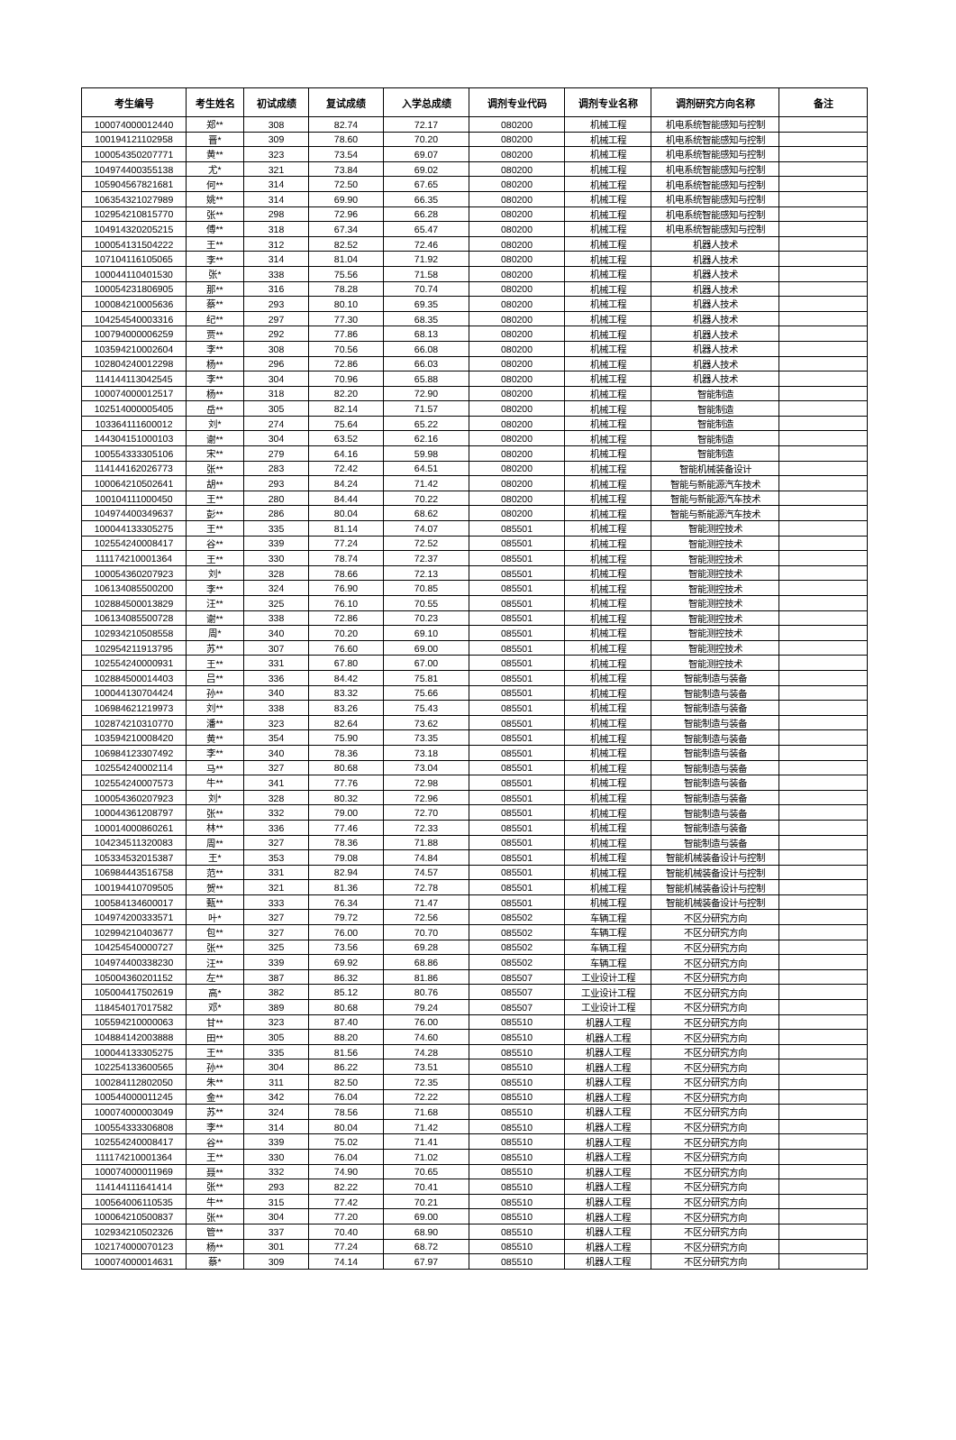| 考生编号 | 考生姓名 | 初试成绩 | 复试成绩 | 入学总成绩 | 调剂专业代码 | 调剂专业名称 | 调剂研究方向名称 | 备注 |
| --- | --- | --- | --- | --- | --- | --- | --- | --- |
| 100074000012440 | 郑** | 308 | 82.74 | 72.17 | 080200 | 机械工程 | 机电系统智能感知与控制 | |
| 100194121102958 | 晋* | 309 | 78.60 | 70.20 | 080200 | 机械工程 | 机电系统智能感知与控制 | |
| 100054350207771 | 黄** | 323 | 73.54 | 69.07 | 080200 | 机械工程 | 机电系统智能感知与控制 | |
| 104974400355138 | 尤* | 321 | 73.84 | 69.02 | 080200 | 机械工程 | 机电系统智能感知与控制 | |
| 105904567821681 | 何** | 314 | 72.50 | 67.65 | 080200 | 机械工程 | 机电系统智能感知与控制 | |
| 106354321027989 | 姚** | 314 | 69.90 | 66.35 | 080200 | 机械工程 | 机电系统智能感知与控制 | |
| 102954210815770 | 张** | 298 | 72.96 | 66.28 | 080200 | 机械工程 | 机电系统智能感知与控制 | |
| 104914320205215 | 傅** | 318 | 67.34 | 65.47 | 080200 | 机械工程 | 机电系统智能感知与控制 | |
| 100054131504222 | 王** | 312 | 82.52 | 72.46 | 080200 | 机械工程 | 机器人技术 | |
| 107104116105065 | 李** | 314 | 81.04 | 71.92 | 080200 | 机械工程 | 机器人技术 | |
| 100044110401530 | 张* | 338 | 75.56 | 71.58 | 080200 | 机械工程 | 机器人技术 | |
| 100054231806905 | 那** | 316 | 78.28 | 70.74 | 080200 | 机械工程 | 机器人技术 | |
| 100084210005636 | 蔡** | 293 | 80.10 | 69.35 | 080200 | 机械工程 | 机器人技术 | |
| 104254540003316 | 纪** | 297 | 77.30 | 68.35 | 080200 | 机械工程 | 机器人技术 | |
| 100794000006259 | 贾** | 292 | 77.86 | 68.13 | 080200 | 机械工程 | 机器人技术 | |
| 103594210002604 | 李** | 308 | 70.56 | 66.08 | 080200 | 机械工程 | 机器人技术 | |
| 102804240012298 | 杨** | 296 | 72.86 | 66.03 | 080200 | 机械工程 | 机器人技术 | |
| 114144113042545 | 李** | 304 | 70.96 | 65.88 | 080200 | 机械工程 | 机器人技术 | |
| 100074000012517 | 杨** | 318 | 82.20 | 72.90 | 080200 | 机械工程 | 智能制造 | |
| 102514000005405 | 岳** | 305 | 82.14 | 71.57 | 080200 | 机械工程 | 智能制造 | |
| 103364111600012 | 刘* | 274 | 75.64 | 65.22 | 080200 | 机械工程 | 智能制造 | |
| 144304151000103 | 谢** | 304 | 63.52 | 62.16 | 080200 | 机械工程 | 智能制造 | |
| 100554333305106 | 宋** | 279 | 64.16 | 59.98 | 080200 | 机械工程 | 智能制造 | |
| 114144162026773 | 张** | 283 | 72.42 | 64.51 | 080200 | 机械工程 | 智能机械装备设计 | |
| 100064210502641 | 胡** | 293 | 84.24 | 71.42 | 080200 | 机械工程 | 智能与新能源汽车技术 | |
| 100104111000450 | 王** | 280 | 84.44 | 70.22 | 080200 | 机械工程 | 智能与新能源汽车技术 | |
| 104974400349637 | 彭** | 286 | 80.04 | 68.62 | 080200 | 机械工程 | 智能与新能源汽车技术 | |
| 100044133305275 | 王** | 335 | 81.14 | 74.07 | 085501 | 机械工程 | 智能测控技术 | |
| 102554240008417 | 谷** | 339 | 77.24 | 72.52 | 085501 | 机械工程 | 智能测控技术 | |
| 111174210001364 | 王** | 330 | 78.74 | 72.37 | 085501 | 机械工程 | 智能测控技术 | |
| 100054360207923 | 刘* | 328 | 78.66 | 72.13 | 085501 | 机械工程 | 智能测控技术 | |
| 106134085500200 | 李** | 324 | 76.90 | 70.85 | 085501 | 机械工程 | 智能测控技术 | |
| 102884500013829 | 汪** | 325 | 76.10 | 70.55 | 085501 | 机械工程 | 智能测控技术 | |
| 106134085500728 | 谢** | 338 | 72.86 | 70.23 | 085501 | 机械工程 | 智能测控技术 | |
| 102934210508558 | 周* | 340 | 70.20 | 69.10 | 085501 | 机械工程 | 智能测控技术 | |
| 102954211913795 | 苏** | 307 | 76.60 | 69.00 | 085501 | 机械工程 | 智能测控技术 | |
| 102554240000931 | 王** | 331 | 67.80 | 67.00 | 085501 | 机械工程 | 智能测控技术 | |
| 102884500014403 | 吕** | 336 | 84.42 | 75.81 | 085501 | 机械工程 | 智能制造与装备 | |
| 100044130704424 | 孙** | 340 | 83.32 | 75.66 | 085501 | 机械工程 | 智能制造与装备 | |
| 106984621219973 | 刘** | 338 | 83.26 | 75.43 | 085501 | 机械工程 | 智能制造与装备 | |
| 102874210310770 | 潘** | 323 | 82.64 | 73.62 | 085501 | 机械工程 | 智能制造与装备 | |
| 103594210008420 | 黄** | 354 | 75.90 | 73.35 | 085501 | 机械工程 | 智能制造与装备 | |
| 106984123307492 | 李** | 340 | 78.36 | 73.18 | 085501 | 机械工程 | 智能制造与装备 | |
| 102554240002114 | 马** | 327 | 80.68 | 73.04 | 085501 | 机械工程 | 智能制造与装备 | |
| 102554240007573 | 牛** | 341 | 77.76 | 72.98 | 085501 | 机械工程 | 智能制造与装备 | |
| 100054360207923 | 刘* | 328 | 80.32 | 72.96 | 085501 | 机械工程 | 智能制造与装备 | |
| 100044361208797 | 张** | 332 | 79.00 | 72.70 | 085501 | 机械工程 | 智能制造与装备 | |
| 100014000860261 | 林** | 336 | 77.46 | 72.33 | 085501 | 机械工程 | 智能制造与装备 | |
| 104234511320083 | 周** | 327 | 78.36 | 71.88 | 085501 | 机械工程 | 智能制造与装备 | |
| 105334532015387 | 王* | 353 | 79.08 | 74.84 | 085501 | 机械工程 | 智能机械装备设计与控制 | |
| 106984443516758 | 范** | 331 | 82.94 | 74.57 | 085501 | 机械工程 | 智能机械装备设计与控制 | |
| 100194410709505 | 贺** | 321 | 81.36 | 72.78 | 085501 | 机械工程 | 智能机械装备设计与控制 | |
| 100584134600017 | 甄** | 333 | 76.34 | 71.47 | 085501 | 机械工程 | 智能机械装备设计与控制 | |
| 104974200333571 | 叶* | 327 | 79.72 | 72.56 | 085502 | 车辆工程 | 不区分研究方向 | |
| 102994210403677 | 包** | 327 | 76.00 | 70.70 | 085502 | 车辆工程 | 不区分研究方向 | |
| 104254540000727 | 张** | 325 | 73.56 | 69.28 | 085502 | 车辆工程 | 不区分研究方向 | |
| 104974400338230 | 汪** | 339 | 69.92 | 68.86 | 085502 | 车辆工程 | 不区分研究方向 | |
| 105004360201152 | 左** | 387 | 86.32 | 81.86 | 085507 | 工业设计工程 | 不区分研究方向 | |
| 105004417502619 | 高* | 382 | 85.12 | 80.76 | 085507 | 工业设计工程 | 不区分研究方向 | |
| 118454017017582 | 邓* | 389 | 80.68 | 79.24 | 085507 | 工业设计工程 | 不区分研究方向 | |
| 105594210000063 | 甘** | 323 | 87.40 | 76.00 | 085510 | 机器人工程 | 不区分研究方向 | |
| 104884142003888 | 田** | 305 | 88.20 | 74.60 | 085510 | 机器人工程 | 不区分研究方向 | |
| 100044133305275 | 王** | 335 | 81.56 | 74.28 | 085510 | 机器人工程 | 不区分研究方向 | |
| 102254133600565 | 孙** | 304 | 86.22 | 73.51 | 085510 | 机器人工程 | 不区分研究方向 | |
| 100284112802050 | 朱** | 311 | 82.50 | 72.35 | 085510 | 机器人工程 | 不区分研究方向 | |
| 100544000011245 | 金** | 342 | 76.04 | 72.22 | 085510 | 机器人工程 | 不区分研究方向 | |
| 100074000003049 | 苏** | 324 | 78.56 | 71.68 | 085510 | 机器人工程 | 不区分研究方向 | |
| 100554333306808 | 李** | 314 | 80.04 | 71.42 | 085510 | 机器人工程 | 不区分研究方向 | |
| 102554240008417 | 谷** | 339 | 75.02 | 71.41 | 085510 | 机器人工程 | 不区分研究方向 | |
| 111174210001364 | 王** | 330 | 76.04 | 71.02 | 085510 | 机器人工程 | 不区分研究方向 | |
| 100074000011969 | 聂** | 332 | 74.90 | 70.65 | 085510 | 机器人工程 | 不区分研究方向 | |
| 114144111641414 | 张** | 293 | 82.22 | 70.41 | 085510 | 机器人工程 | 不区分研究方向 | |
| 100564006110535 | 牛** | 315 | 77.42 | 70.21 | 085510 | 机器人工程 | 不区分研究方向 | |
| 100064210500837 | 张** | 304 | 77.20 | 69.00 | 085510 | 机器人工程 | 不区分研究方向 | |
| 102934210502326 | 管** | 337 | 70.40 | 68.90 | 085510 | 机器人工程 | 不区分研究方向 | |
| 102174000070123 | 杨** | 301 | 77.24 | 68.72 | 085510 | 机器人工程 | 不区分研究方向 | |
| 100074000014631 | 蔡* | 309 | 74.14 | 67.97 | 085510 | 机器人工程 | 不区分研究方向 | |